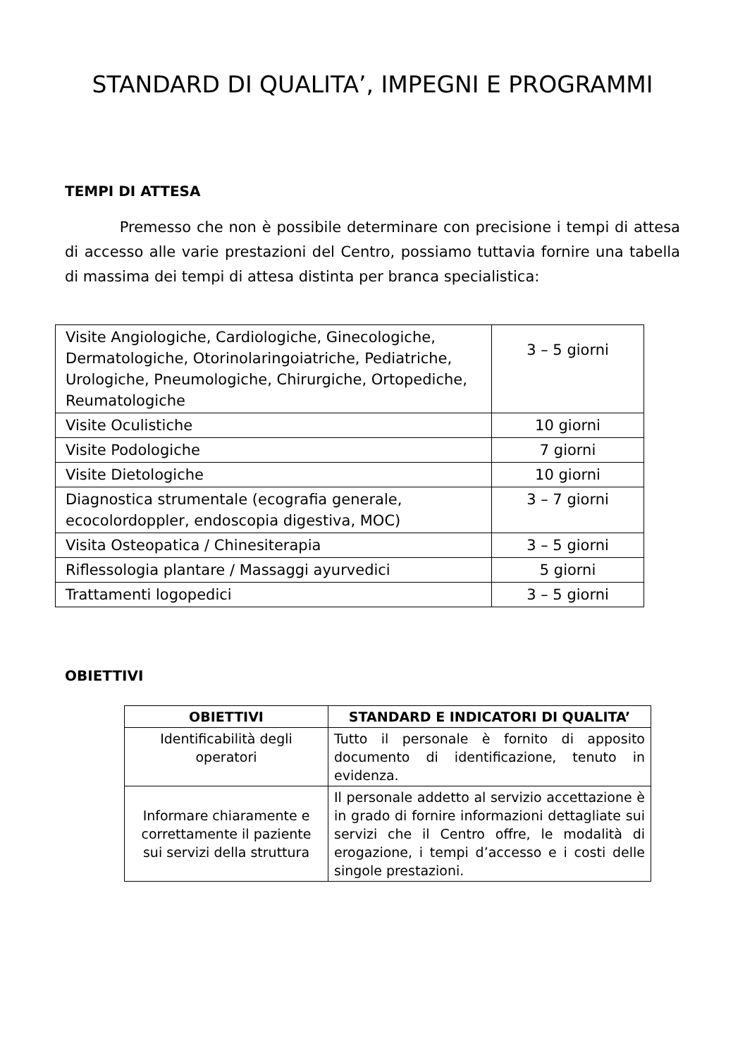STANDARD DI QUALITA’, IMPEGNI E PROGRAMMI
TEMPI DI ATTESA
Premesso che non è possibile determinare con precisione i tempi di attesa di accesso alle varie prestazioni del Centro, possiamo tuttavia fornire una tabella di massima dei tempi di attesa distinta per branca specialistica:
| Visite Angiologiche, Cardiologiche, Ginecologiche, Dermatologiche, Otorinolaringoiatriche, Pediatriche, Urologiche, Pneumologiche, Chirurgiche, Ortopediche, Reumatologiche | 3 – 5 giorni |
| Visite Oculistiche | 10 giorni |
| Visite Podologiche | 7 giorni |
| Visite Dietologiche | 10 giorni |
| Diagnostica strumentale (ecografia generale, ecocolordoppler, endoscopia digestiva, MOC) | 3 – 7 giorni |
| Visita Osteopatica / Chinesiterapia | 3 – 5 giorni |
| Riflessologia plantare / Massaggi ayurvedici | 5 giorni |
| Trattamenti logopedici | 3 – 5 giorni |
OBIETTIVI
| OBIETTIVI | STANDARD E INDICATORI DI QUALITA’ |
| --- | --- |
| Identificabilità degli operatori | Tutto il personale è fornito di apposito documento di identificazione, tenuto in evidenza. |
| Informare chiaramente e correttamente il paziente sui servizi della struttura | Il personale addetto al servizio accettazione è in grado di fornire informazioni dettagliate sui servizi che il Centro offre, le modalità di erogazione, i tempi d’accesso e i costi delle singole prestazioni. |